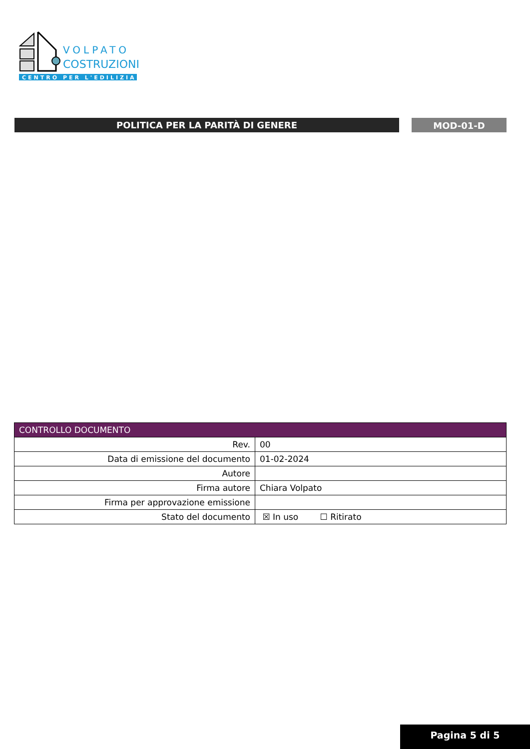CENTRO PER L'EDILIZIA
VOLPATO
COSTRUZIONI
POLITICA PER LA PARITÀ DI GENERE
MOD-01-D
| CONTROLLO DOCUMENTO | |
| --- | --- |
| Rev. | 00 |
| Data di emissione del documento | 01-02-2024 |
| Autore | |
| Firma autore | Chiara Volpato |
| Firma per approvazione emissione | |
| Stato del documento | ☒ In uso ☐ Ritirato |
Pagina 5 di 5